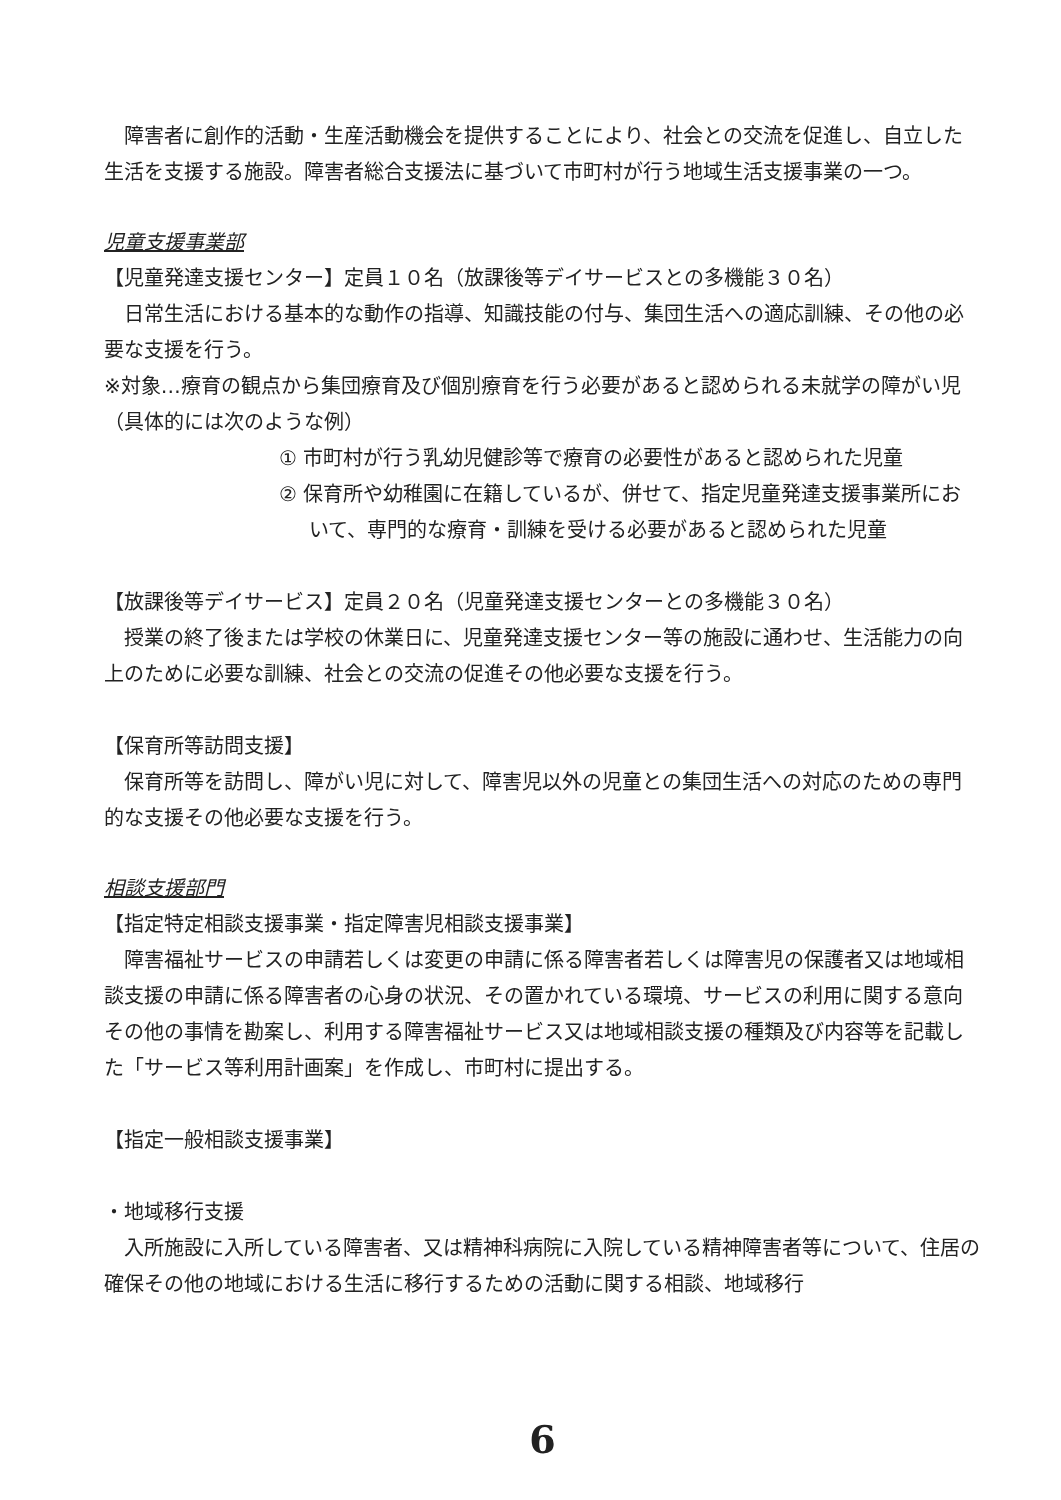障害者に創作的活動・生産活動機会を提供することにより、社会との交流を促進し、自立した生活を支援する施設。障害者総合支援法に基づいて市町村が行う地域生活支援事業の一つ。
児童支援事業部
【児童発達支援センター】定員１０名（放課後等デイサービスとの多機能３０名）
日常生活における基本的な動作の指導、知識技能の付与、集団生活への適応訓練、その他の必要な支援を行う。
※対象…療育の観点から集団療育及び個別療育を行う必要があると認められる未就学の障がい児（具体的には次のような例）
① 市町村が行う乳幼児健診等で療育の必要性があると認められた児童
② 保育所や幼稚園に在籍しているが、併せて、指定児童発達支援事業所において、専門的な療育・訓練を受ける必要があると認められた児童
【放課後等デイサービス】定員２０名（児童発達支援センターとの多機能３０名）
授業の終了後または学校の休業日に、児童発達支援センター等の施設に通わせ、生活能力の向上のために必要な訓練、社会との交流の促進その他必要な支援を行う。
【保育所等訪問支援】
保育所等を訪問し、障がい児に対して、障害児以外の児童との集団生活への対応のための専門的な支援その他必要な支援を行う。
相談支援部門
【指定特定相談支援事業・指定障害児相談支援事業】
障害福祉サービスの申請若しくは変更の申請に係る障害者若しくは障害児の保護者又は地域相談支援の申請に係る障害者の心身の状況、その置かれている環境、サービスの利用に関する意向その他の事情を勘案し、利用する障害福祉サービス又は地域相談支援の種類及び内容等を記載した「サービス等利用計画案」を作成し、市町村に提出する。
【指定一般相談支援事業】
・地域移行支援
入所施設に入所している障害者、又は精神科病院に入院している精神障害者等について、住居の確保その他の地域における生活に移行するための活動に関する相談、地域移行
6